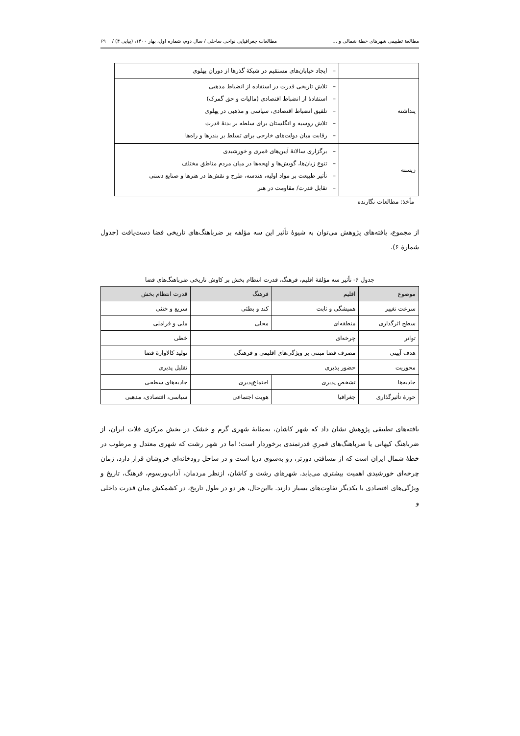مطالعهٔ تطبیقی شهرهای خطهٔ شمالی و ... مطالعات جغرافیایی نواحی ساحلی / سال دوم، شماره اول، بهار ۱۴۰۰، (پیاپی ۴) / ۶۹
| | – ایجاد خیابان‌های مستقیم در شبکهٔ گذرها از دوران پهلوی |
| پنداشته | – تلاش تاریخی قدرت در استفاده از انضباط مذهبی – استفادهٔ از انضباط اقتصادی (مالیات و حق گمرک) – تلفیق انضباط اقتصادی، سیاسی و مذهبی در پهلوی – تلاش روسیه و انگلستان برای سلطه بر بدنهٔ قدرت – رقابت میان دولت‌های خارجی برای تسلط بر بندرها و راه‌ها |
| زیسته | – برگزاری سالانهٔ آیین‌های قمری و خورشیدی – تنوع زبان‌ها، گویش‌ها و لهجه‌ها در میان مردم مناطق مختلف – تأثیر طبیعت بر مواد اولیه، هندسه، طرح و نقش‌ها در هنرها و صنایع دستی – تقابل قدرت/ مقاومت در هنر |
مأخذ: مطالعات نگارنده
از مجموع، یافته‌های پژوهش می‌توان به شیوهٔ تأثیر این سه مؤلفه بر ضرباهنگ‌های تاریخی فضا دست‌یافت (جدول شمارهٔ ۶).
جدول ۶- تأثیر سه مؤلفهٔ اقلیم، فرهنگ، قدرت انتظام بخش بر کاوش تاریخی ضرباهنگ‌های فضا
| موضوع | اقلیم | فرهنگ | قدرت انتظام بخش |
| --- | --- | --- | --- |
| سرعت تغییر | همیشگی و ثابت | کند و بطئی | سریع و خنثی |
| سطح اثرگذاری | منطقه‌ای | محلی | ملی و فراملی |
| تواتر | چرخه‌ای | | خطی |
| هدف آیینی | مصرف فضا مبتنی بر ویژگی‌های اقلیمی و فرهنگی | | تولید کالاوارهٔ فضا |
| محوریت | حضور پذیری | | تقلیل پذیری |
| جاذبه‌ها | تشخص پذیری | اجتماع‌پذیری | جاذبه‌های سطحی |
| حوزهٔ تأثیرگذاری | جغرافیا | هویت اجتماعی | سیاسی، اقتصادی، مذهبی |
یافته‌های تطبیقی پژوهش نشان داد که شهر کاشان، به‌مثابهٔ شهری گرم و خشک در بخش مرکزی فلات ایران، از ضرباهنگ کیهانی یا ضرباهنگ‌های قمریِ قدرتمندی برخوردار است؛ اما در شهر رشت که شهری معتدل و مرطوب در خطهٔ شمال ایران است که از مسافتی دورتر، رو به‌سوی دریا است و در ساحل رودخانه‌ای خروشان قرار دارد، زمان چرخه‌ای خورشیدی اهمیت بیشتری می‌یابد. شهرهای رشت و کاشان، ازنظر مردمان، آداب‌ورسوم، فرهنگ، تاریخ و ویژگی‌های اقتصادی با یکدیگر تفاوت‌های بسیار دارند. بااین‌حال، هر دو در طول تاریخ، در کشمکش میان قدرت داخلی و